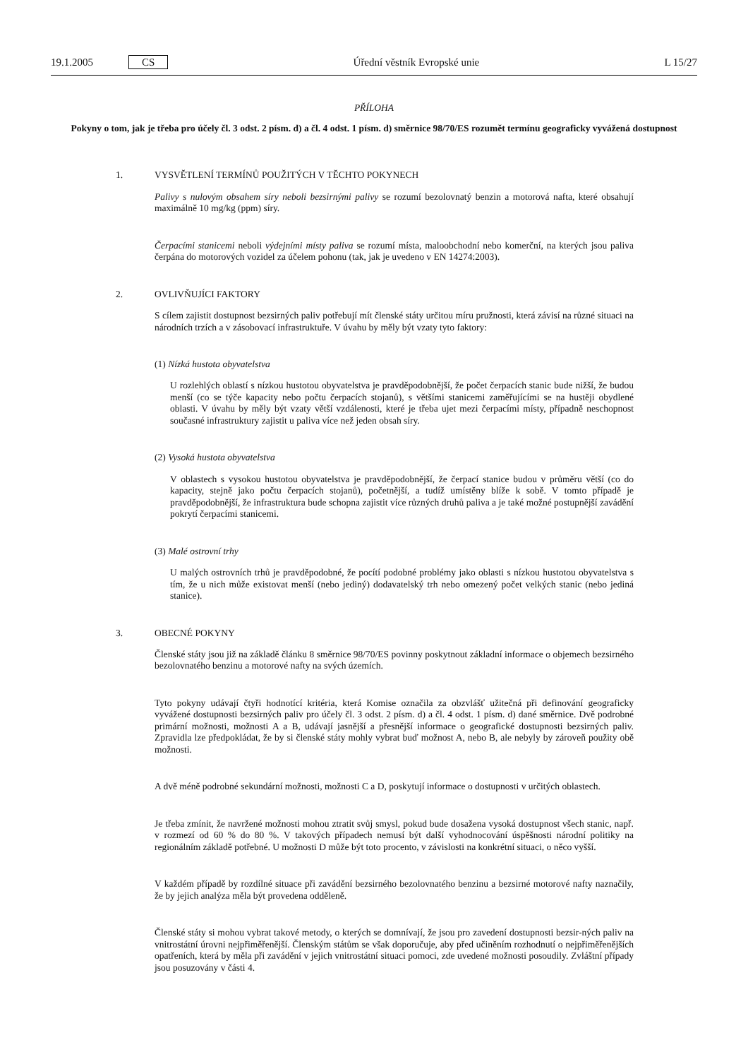19.1.2005 CS Úřední věstník Evropské unie L 15/27
PŘÍLOHA
Pokyny o tom, jak je třeba pro účely čl. 3 odst. 2 písm. d) a čl. 4 odst. 1 písm. d) směrnice 98/70/ES rozumět termínu geograficky vyvážená dostupnost
1. VYSVĚTLENÍ TERMÍNŮ POUŽITÝCH V TĚCHTO POKYNECH
Palivy s nulovým obsahem síry neboli bezsirnými palivy se rozumí bezolovnatý benzin a motorová nafta, které obsahují maximálně 10 mg/kg (ppm) síry.
Čerpacími stanicemi neboli výdejními místy paliva se rozumí místa, maloobchodní nebo komerční, na kterých jsou paliva čerpána do motorových vozidel za účelem pohonu (tak, jak je uvedeno v EN 14274:2003).
2. OVLIVŇUJÍCI FAKTORY
S cílem zajistit dostupnost bezsirných paliv potřebují mít členské státy určitou míru pružnosti, která závisí na různé situaci na národních trzích a v zásobovací infrastruktuře. V úvahu by měly být vzaty tyto faktory:
(1) Nízká hustota obyvatelstva
U rozlehlých oblastí s nízkou hustotou obyvatelstva je pravděpodobnější, že počet čerpacích stanic bude nižší, že budou menší (co se týče kapacity nebo počtu čerpacích stojanů), s většími stanicemi zaměřujícími se na hustěji obydlené oblasti. V úvahu by měly být vzaty větší vzdálenosti, které je třeba ujet mezi čerpacími místy, případně neschopnost současné infrastruktury zajistit u paliva více než jeden obsah síry.
(2) Vysoká hustota obyvatelstva
V oblastech s vysokou hustotou obyvatelstva je pravděpodobnější, že čerpací stanice budou v průměru větší (co do kapacity, stejně jako počtu čerpacích stojanů), početnější, a tudíž umístěny blíže k sobě. V tomto případě je pravděpodobnější, že infrastruktura bude schopna zajistit více různých druhů paliva a je také možné postupnější zavádění pokrytí čerpacími stanicemi.
(3) Malé ostrovní trhy
U malých ostrovních trhů je pravděpodobné, že pocítí podobné problémy jako oblasti s nízkou hustotou obyvatelstva s tím, že u nich může existovat menší (nebo jediný) dodavatelský trh nebo omezený počet velkých stanic (nebo jediná stanice).
3. OBECNÉ POKYNY
Členské státy jsou již na základě článku 8 směrnice 98/70/ES povinny poskytnout základní informace o objemech bezsirného bezolovnatého benzinu a motorové nafty na svých územích.
Tyto pokyny udávají čtyři hodnotící kritéria, která Komise označila za obzvlášť užitečná při definování geograficky vyvážené dostupnosti bezsirných paliv pro účely čl. 3 odst. 2 písm. d) a čl. 4 odst. 1 písm. d) dané směrnice. Dvě podrobné primární možnosti, možnosti A a B, udávají jasnější a přesnější informace o geografické dostupnosti bezsirných paliv. Zpravidla lze předpokládat, že by si členské státy mohly vybrat buď možnost A, nebo B, ale nebyly by zároveň použity obě možnosti.
A dvě méně podrobné sekundární možnosti, možnosti C a D, poskytují informace o dostupnosti v určitých oblastech.
Je třeba zmínit, že navržené možnosti mohou ztratit svůj smysl, pokud bude dosažena vysoká dostupnost všech stanic, např. v rozmezí od 60 % do 80 %. V takových případech nemusí být další vyhodnocování úspěšnosti národní politiky na regionálním základě potřebné. U možnosti D může být toto procento, v závislosti na konkrétní situaci, o něco vyšší.
V každém případě by rozdílné situace při zavádění bezsirného bezolovnatého benzinu a bezsirné motorové nafty naznačily, že by jejich analýza měla být provedena odděleně.
Členské státy si mohou vybrat takové metody, o kterých se domnívají, že jsou pro zavedení dostupnosti bezsir-ných paliv na vnitrostátní úrovni nejpřiměřenější. Členským státům se však doporučuje, aby před učiněním rozhodnutí o nejpřiměřenějších opatřeních, která by měla při zavádění v jejich vnitrostátní situaci pomoci, zde uvedené možnosti posoudily. Zvláštní případy jsou posuzovány v části 4.